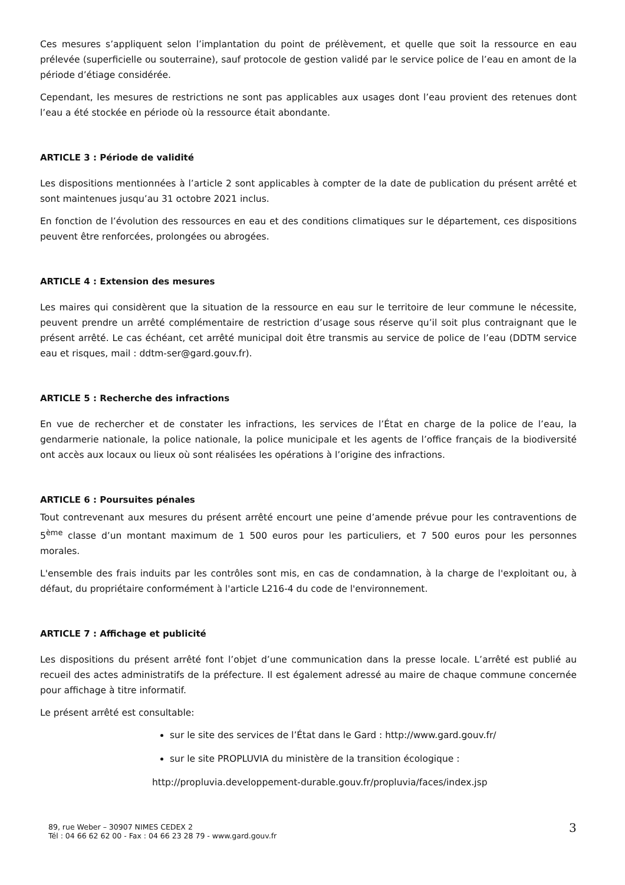Ces mesures s’appliquent selon l’implantation du point de prélèvement, et quelle que soit la ressource en eau prélevée (superficielle ou souterraine), sauf protocole de gestion validé par le service police de l’eau en amont de la période d’étiage considérée.
Cependant, les mesures de restrictions ne sont pas applicables aux usages dont l’eau provient des retenues dont l’eau a été stockée en période où la ressource était abondante.
ARTICLE 3 : Période de validité
Les dispositions mentionnées à l’article 2 sont applicables à compter de la date de publication du présent arrêté et sont maintenues jusqu’au 31 octobre 2021 inclus.
En fonction de l’évolution des ressources en eau et des conditions climatiques sur le département, ces dispositions peuvent être renforcées, prolongées ou abrogées.
ARTICLE 4 : Extension des mesures
Les maires qui considèrent que la situation de la ressource en eau sur le territoire de leur commune le nécessite, peuvent prendre un arrêté complémentaire de restriction d’usage sous réserve qu’il soit plus contraignant que le présent arrêté. Le cas échéant, cet arrêté municipal doit être transmis au service de police de l’eau (DDTM service eau et risques, mail : ddtm-ser@gard.gouv.fr).
ARTICLE 5 : Recherche des infractions
En vue de rechercher et de constater les infractions, les services de l’État en charge de la police de l’eau, la gendarmerie nationale, la police nationale, la police municipale et les agents de l’office français de la biodiversité ont accès aux locaux ou lieux où sont réalisées les opérations à l’origine des infractions.
ARTICLE 6 : Poursuites pénales
Tout contrevenant aux mesures du présent arrêté encourt une peine d’amende prévue pour les contraventions de 5<sup>ème</sup> classe d’un montant maximum de 1 500 euros pour les particuliers, et 7 500 euros pour les personnes morales.
L'ensemble des frais induits par les contrôles sont mis, en cas de condamnation, à la charge de l'exploitant ou, à défaut, du propriétaire conformément à l'article L216-4 du code de l'environnement.
ARTICLE 7 : Affichage et publicité
Les dispositions du présent arrêté font l’objet d’une communication dans la presse locale. L’arrêté est publié au recueil des actes administratifs de la préfecture. Il est également adressé au maire de chaque commune concernée pour affichage à titre informatif.
Le présent arrêté est consultable:
sur le site des services de l’État dans le Gard : http://www.gard.gouv.fr/
sur le site PROPLUVIA du ministère de la transition écologique :
http://propluvia.developpement-durable.gouv.fr/propluvia/faces/index.jsp
89, rue Weber – 30907 NIMES CEDEX 2
Tél : 04 66 62 62 00 - Fax : 04 66 23 28 79 - www.gard.gouv.fr
3